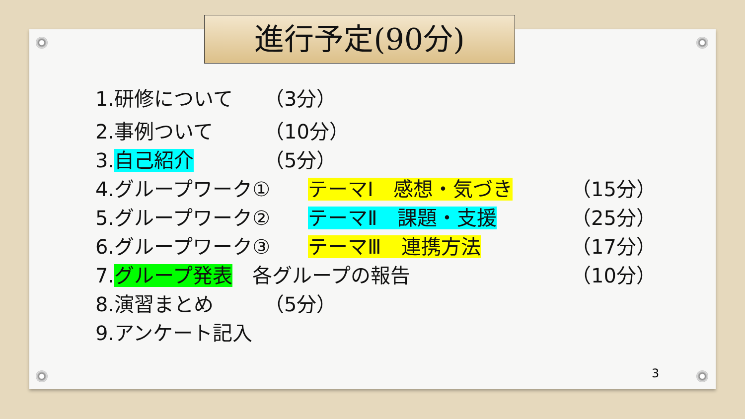進行予定(90分)
1.研修について （3分）
2.事例ついて （10分）
3.自己紹介 （5分）
4.グループワーク① テーマⅠ　感想・気づき （15分）
5.グループワーク② テーマⅡ　課題・支援 （25分）
6.グループワーク③ テーマⅢ　連携方法 （17分）
7.グループ発表　各グループの報告 （10分）
8.演習まとめ （5分）
9.アンケート記入
3